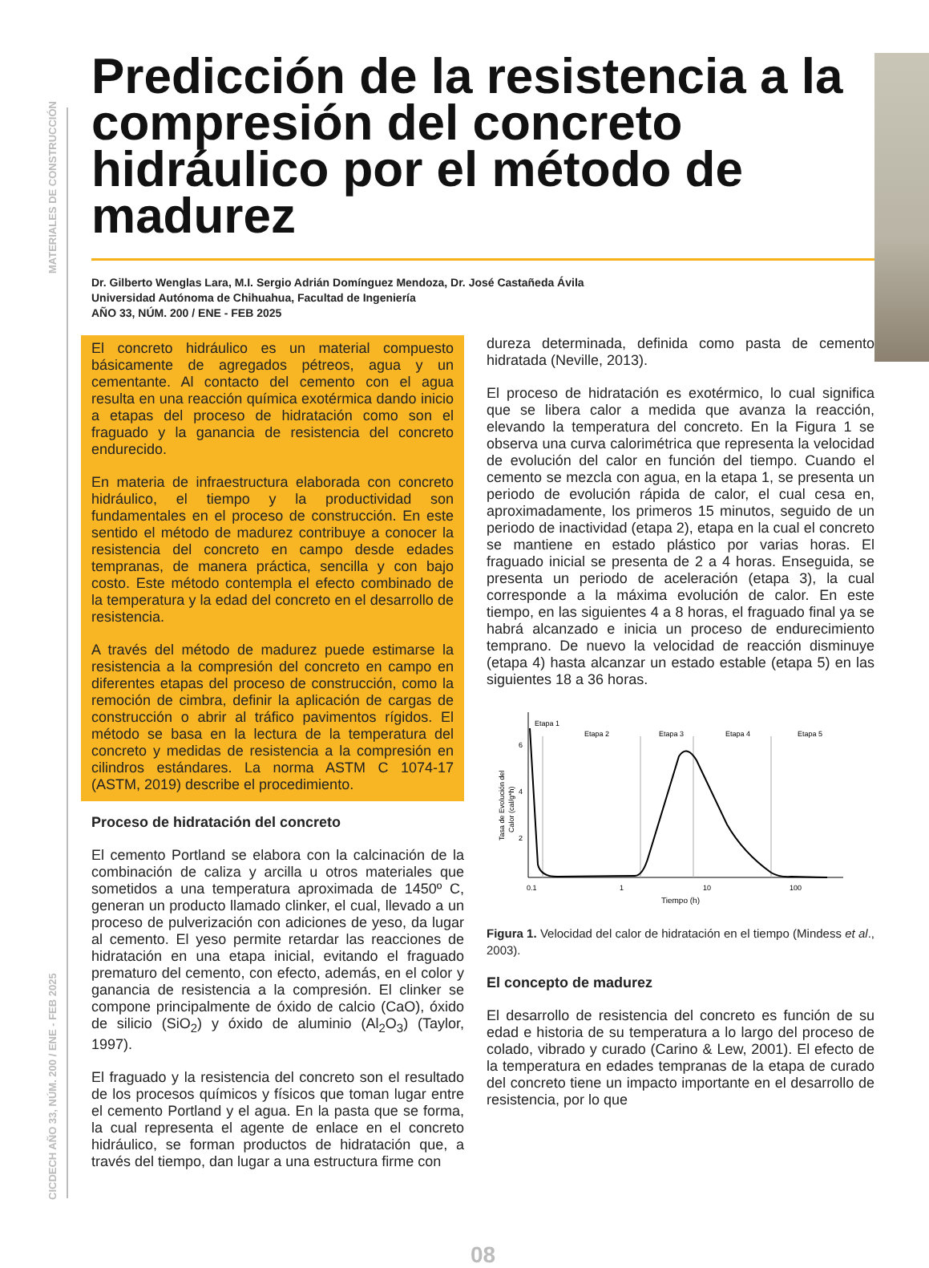CICDECH AÑO 33, NÚM. 200 / ENE - FEB 2025 MATERIALES DE CONSTRUCCIÓN
Predicción de la resistencia a la compresión del concreto hidráulico por el método de madurez
Dr. Gilberto Wenglas Lara, M.I. Sergio Adrián Domínguez Mendoza, Dr. José Castañeda Ávila
Universidad Autónoma de Chihuahua, Facultad de Ingeniería
AÑO 33, NÚM. 200 / ENE - FEB 2025
El concreto hidráulico es un material compuesto básicamente de agregados pétreos, agua y un cementante. Al contacto del cemento con el agua resulta en una reacción química exotérmica dando inicio a etapas del proceso de hidratación como son el fraguado y la ganancia de resistencia del concreto endurecido.
En materia de infraestructura elaborada con concreto hidráulico, el tiempo y la productividad son fundamentales en el proceso de construcción. En este sentido el método de madurez contribuye a conocer la resistencia del concreto en campo desde edades tempranas, de manera práctica, sencilla y con bajo costo. Este método contempla el efecto combinado de la temperatura y la edad del concreto en el desarrollo de resistencia.
A través del método de madurez puede estimarse la resistencia a la compresión del concreto en campo en diferentes etapas del proceso de construcción, como la remoción de cimbra, definir la aplicación de cargas de construcción o abrir al tráfico pavimentos rígidos. El método se basa en la lectura de la temperatura del concreto y medidas de resistencia a la compresión en cilindros estándares. La norma ASTM C 1074-17 (ASTM, 2019) describe el procedimiento.
Proceso de hidratación del concreto
El cemento Portland se elabora con la calcinación de la combinación de caliza y arcilla u otros materiales que sometidos a una temperatura aproximada de 1450º C, generan un producto llamado clinker, el cual, llevado a un proceso de pulverización con adiciones de yeso, da lugar al cemento. El yeso permite retardar las reacciones de hidratación en una etapa inicial, evitando el fraguado prematuro del cemento, con efecto, además, en el color y ganancia de resistencia a la compresión. El clinker se compone principalmente de óxido de calcio (CaO), óxido de silicio (SiO<sub>2</sub>) y óxido de aluminio (Al<sub>2</sub>O<sub>3</sub>) (Taylor, 1997).
El fraguado y la resistencia del concreto son el resultado de los procesos químicos y físicos que toman lugar entre el cemento Portland y el agua. En la pasta que se forma, la cual representa el agente de enlace en el concreto hidráulico, se forman productos de hidratación que, a través del tiempo, dan lugar a una estructura firme con
dureza determinada, definida como pasta de cemento hidratada (Neville, 2013).
El proceso de hidratación es exotérmico, lo cual significa que se libera calor a medida que avanza la reacción, elevando la temperatura del concreto. En la Figura 1 se observa una curva calorimétrica que representa la velocidad de evolución del calor en función del tiempo. Cuando el cemento se mezcla con agua, en la etapa 1, se presenta un periodo de evolución rápida de calor, el cual cesa en, aproximadamente, los primeros 15 minutos, seguido de un periodo de inactividad (etapa 2), etapa en la cual el concreto se mantiene en estado plástico por varias horas. El fraguado inicial se presenta de 2 a 4 horas. Enseguida, se presenta un periodo de aceleración (etapa 3), la cual corresponde a la máxima evolución de calor. En este tiempo, en las siguientes 4 a 8 horas, el fraguado final ya se habrá alcanzado e inicia un proceso de endurecimiento temprano. De nuevo la velocidad de reacción disminuye (etapa 4) hasta alcanzar un estado estable (etapa 5) en las siguientes 18 a 36 horas.
Etapa 1
Etapa 2
Etapa 3
Etapa 4
Etapa 5
6
4
2
0.1
1
10
100
Tiempo (h)
Tasa de Evolución del
Calor (cal/g*h)
Figura 1. Velocidad del calor de hidratación en el tiempo (Mindess et al., 2003).
El concepto de madurez
El desarrollo de resistencia del concreto es función de su edad e historia de su temperatura a lo largo del proceso de colado, vibrado y curado (Carino & Lew, 2001). El efecto de la temperatura en edades tempranas de la etapa de curado del concreto tiene un impacto importante en el desarrollo de resistencia, por lo que
08